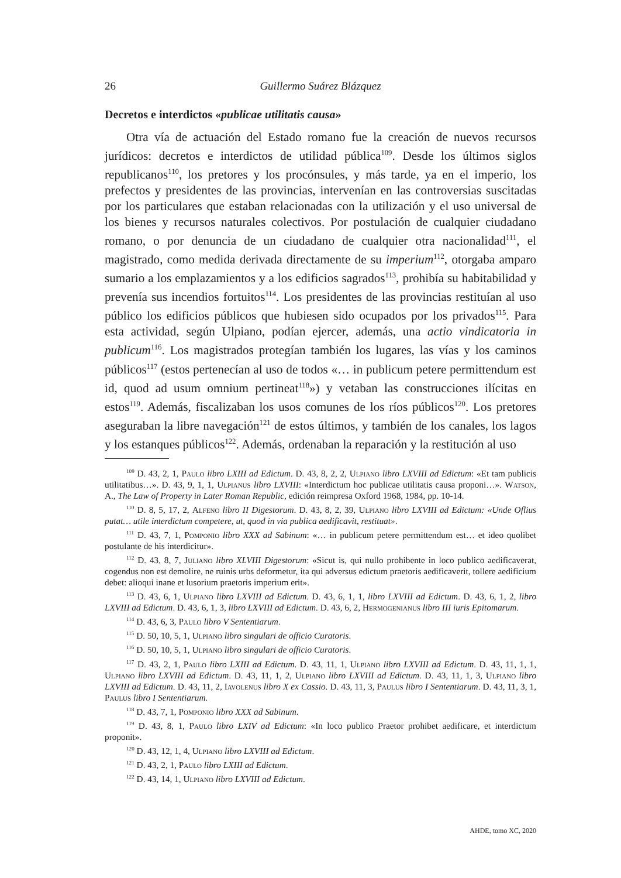26 Guillermo Suárez Blázquez
Decretos e interdictos «publicae utilitatis causa»
Otra vía de actuación del Estado romano fue la creación de nuevos recursos jurídicos: decretos e interdictos de utilidad pública<sup>109</sup>. Desde los últimos siglos republicanos<sup>110</sup>, los pretores y los procónsules, y más tarde, ya en el imperio, los prefectos y presidentes de las provincias, intervenían en las controversias suscitadas por los particulares que estaban relacionadas con la utilización y el uso universal de los bienes y recursos naturales colectivos. Por postulación de cualquier ciudadano romano, o por denuncia de un ciudadano de cualquier otra nacionalidad<sup>111</sup>, el magistrado, como medida derivada directamente de su imperium<sup>112</sup>, otorgaba amparo sumario a los emplazamientos y a los edificios sagrados<sup>113</sup>, prohibía su habitabilidad y prevenía sus incendios fortuitos<sup>114</sup>. Los presidentes de las provincias restituían al uso público los edificios públicos que hubiesen sido ocupados por los privados<sup>115</sup>. Para esta actividad, según Ulpiano, podían ejercer, además, una actio vindicatoria in publicum<sup>116</sup>. Los magistrados protegían también los lugares, las vías y los caminos públicos<sup>117</sup> (estos pertenecían al uso de todos «… in publicum petere permittendum est id, quod ad usum omnium pertineat<sup>118</sup>») y vetaban las construcciones ilícitas en estos<sup>119</sup>. Además, fiscalizaban los usos comunes de los ríos públicos<sup>120</sup>. Los pretores aseguraban la libre navegación<sup>121</sup> de estos últimos, y también de los canales, los lagos y los estanques públicos<sup>122</sup>. Además, ordenaban la reparación y la restitución al uso
<sup>109</sup> D. 43, 2, 1, Paulo libro LXIII ad Edictum. D. 43, 8, 2, 2, Ulpiano libro LXVIII ad Edictum: «Et tam publicis utilitatibus…». D. 43, 9, 1, 1, Ulpianus libro LXVIII: «Interdictum hoc publicae utilitatis causa proponi…». Watson, A., The Law of Property in Later Roman Republic, edición reimpresa Oxford 1968, 1984, pp. 10-14.
<sup>110</sup> D. 8, 5, 17, 2, Alfeno libro II Digestorum. D. 43, 8, 2, 39, Ulpiano libro LXVIII ad Edictum: «Unde Oflius putat… utile interdictum competere, ut, quod in via publica aedificavit, restituat».
<sup>111</sup> D. 43, 7, 1, Pomponio libro XXX ad Sabinum: «… in publicum petere permittendum est… et ideo quolibet postulante de his interdicitur».
<sup>112</sup> D. 43, 8, 7, Juliano libro XLVIII Digestorum: «Sicut is, qui nullo prohibente in loco publico aedificaverat, cogendus non est demolire, ne ruinis urbs deformetur, ita qui adversus edictum praetoris aedificaverit, tollere aedificium debet: alioqui inane et lusorium praetoris imperium erit».
<sup>113</sup> D. 43, 6, 1, Ulpiano libro LXVIII ad Edictum. D. 43, 6, 1, 1, libro LXVIII ad Edictum. D. 43, 6, 1, 2, libro LXVIII ad Edictum. D. 43, 6, 1, 3, libro LXVIII ad Edictum. D. 43, 6, 2, Hermogenianus libro III iuris Epitomarum.
<sup>114</sup> D. 43, 6, 3, Paulo libro V Sententiarum.
<sup>115</sup> D. 50, 10, 5, 1, Ulpiano libro singulari de officio Curatoris.
<sup>116</sup> D. 50, 10, 5, 1, Ulpiano libro singulari de officio Curatoris.
<sup>117</sup> D. 43, 2, 1, Paulo libro LXIII ad Edictum. D. 43, 11, 1, Ulpiano libro LXVIII ad Edictum. D. 43, 11, 1, 1, Ulpiano libro LXVIII ad Edictum. D. 43, 11, 1, 2, Ulpiano libro LXVIII ad Edictum. D. 43, 11, 1, 3, Ulpiano libro LXVIII ad Edictum. D. 43, 11, 2, Iavolenus libro X ex Cassio. D. 43, 11, 3, Paulus libro I Sententiarum. D. 43, 11, 3, 1, Paulus libro I Sententiarum.
<sup>118</sup> D. 43, 7, 1, Pomponio libro XXX ad Sabinum.
<sup>119</sup> D. 43, 8, 1, Paulo libro LXIV ad Edictum: «In loco publico Praetor prohibet aedificare, et interdictum proponit».
<sup>120</sup> D. 43, 12, 1, 4, Ulpiano libro LXVIII ad Edictum.
<sup>121</sup> D. 43, 2, 1, Paulo libro LXIII ad Edictum.
<sup>122</sup> D. 43, 14, 1, Ulpiano libro LXVIII ad Edictum.
AHDE, tomo XC, 2020